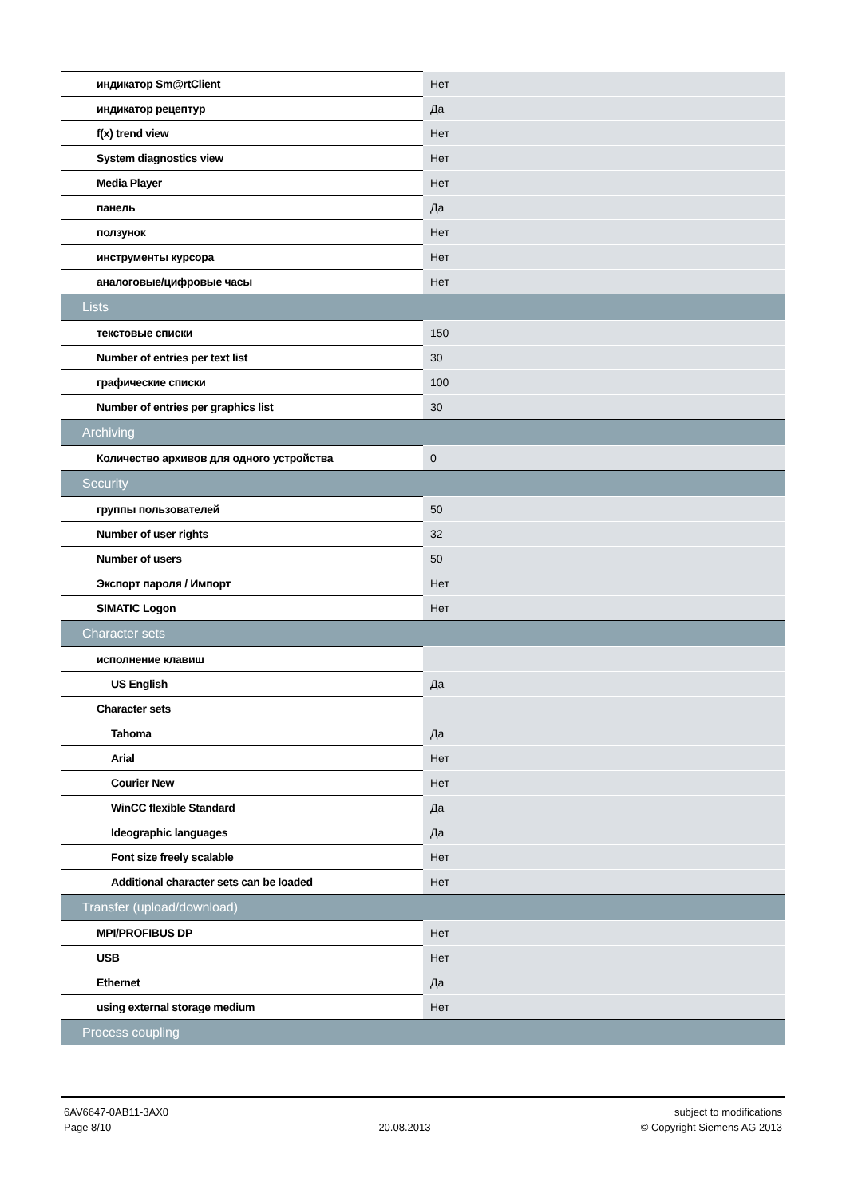| индикатор Sm@rtClient | Нет |
| индикатор рецептур | Да |
| f(x) trend view | Нет |
| System diagnostics view | Нет |
| Media Player | Нет |
| панель | Да |
| ползунок | Нет |
| инструменты курсора | Нет |
| аналоговые/цифровые часы | Нет |
| Lists | |
| текстовые списки | 150 |
| Number of entries per text list | 30 |
| графические списки | 100 |
| Number of entries per graphics list | 30 |
| Archiving | |
| Количество архивов для одного устройства | 0 |
| Security | |
| группы пользователей | 50 |
| Number of user rights | 32 |
| Number of users | 50 |
| Экспорт пароля / Импорт | Нет |
| SIMATIC Logon | Нет |
| Character sets | |
| исполнение клавиш | |
| US English | Да |
| Character sets | |
| Tahoma | Да |
| Arial | Нет |
| Courier New | Нет |
| WinCC flexible Standard | Да |
| Ideographic languages | Да |
| Font size freely scalable | Нет |
| Additional character sets can be loaded | Нет |
| Transfer (upload/download) | |
| MPI/PROFIBUS DP | Нет |
| USB | Нет |
| Ethernet | Да |
| using external storage medium | Нет |
| Process coupling | |
6AV6647-0AB11-3AX0
Page 8/10
20.08.2013 subject to modifications
© Copyright Siemens AG 2013